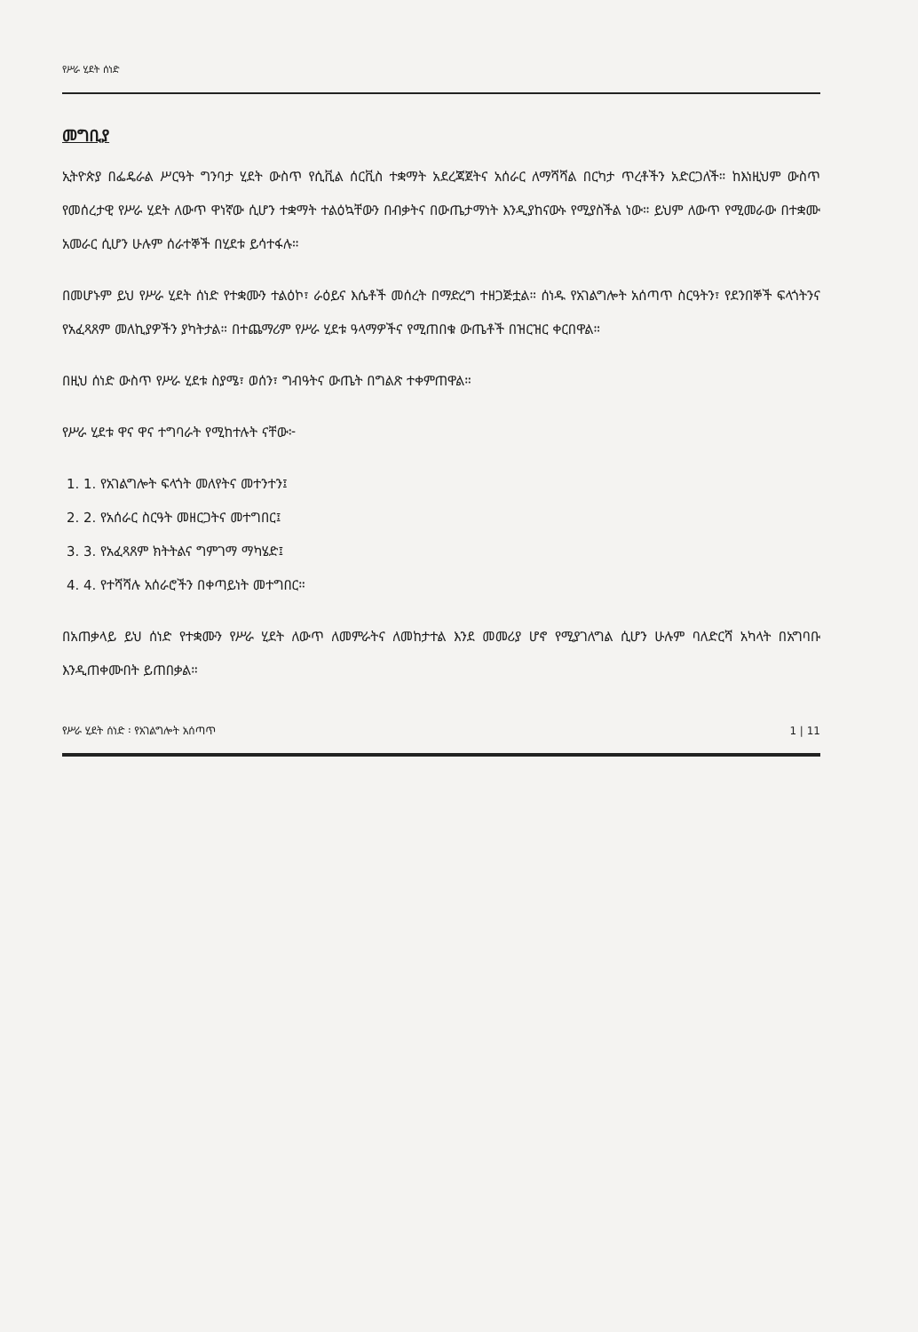የሥራ ሂደት ሰነድ
መግቢያ
ኢትዮጵያ በፌዴራል ሥርዓት ግንባታ ሂደት ውስጥ የሲቪል ሰርቪስ ተቋማት አደረጃጀትና አሰራር ለማሻሻል በርካታ ጥረቶችን አድርጋለች። ከእነዚህም ውስጥ የመሰረታዊ የሥራ ሂደት ለውጥ ዋነኛው ሲሆን ተቋማት ተልዕኳቸውን በብቃትና በውጤታማነት እንዲያከናውኑ የሚያስችል ነው። ይህም ለውጥ የሚመራው በተቋሙ አመራር ሲሆን ሁሉም ሰራተኞች በሂደቱ ይሳተፋሉ።
በመሆኑም ይህ የሥራ ሂደት ሰነድ የተቋሙን ተልዕኮ፣ ራዕይና እሴቶች መሰረት በማድረግ ተዘጋጅቷል። ሰነዱ የአገልግሎት አሰጣጥ ስርዓትን፣ የደንበኞች ፍላጎትንና የአፈጻጸም መለኪያዎችን ያካትታል። በተጨማሪም የሥራ ሂደቱ ዓላማዎችና የሚጠበቁ ውጤቶች በዝርዝር ቀርበዋል።
በዚህ ሰነድ ውስጥ የሥራ ሂደቱ ስያሜ፣ ወሰን፣ ግብዓትና ውጤት በግልጽ ተቀምጠዋል።
የሥራ ሂደቱ ዋና ዋና ተግባራት የሚከተሉት ናቸው፦
1. 1. የአገልግሎት ፍላጎት መለየትና መተንተን፤
2. 2. የአሰራር ስርዓት መዘርጋትና መተግበር፤
3. 3. የአፈጻጸም ክትትልና ግምገማ ማካሄድ፤
4. 4. የተሻሻሉ አሰራሮችን በቀጣይነት መተግበር።
በአጠቃላይ ይህ ሰነድ የተቋሙን የሥራ ሂደት ለውጥ ለመምራትና ለመከታተል እንደ መመሪያ ሆኖ የሚያገለግል ሲሆን ሁሉም ባለድርሻ አካላት በአግባቡ እንዲጠቀሙበት ይጠበቃል።
የሥራ ሂደት ሰነድ ፡ የአገልግሎት አሰጣጥ 1 | 11